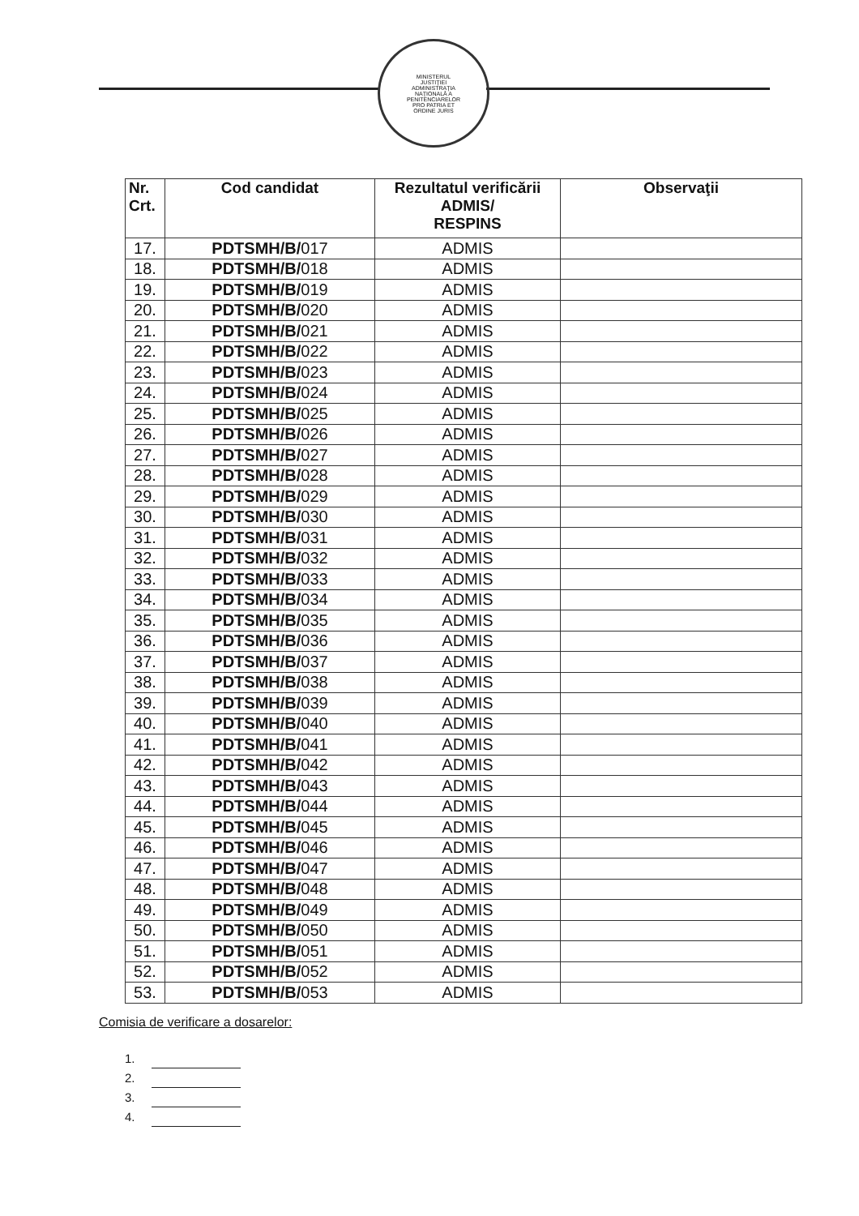MINISTERUL JUSTIŢIEI ADMINISTRAŢIA NAŢIONALĂ A PENITENCIARELOR PRO PATRIA ET ORDINE JURIS
| Nr. Crt. | Cod candidat | Rezultatul verificării ADMIS/ RESPINS | Observaţii |
| --- | --- | --- | --- |
| 17. | PDTSMH/B/ 017 | ADMIS | |
| 18. | PDTSMH/B/ 018 | ADMIS | |
| 19. | PDTSMH/B/ 019 | ADMIS | |
| 20. | PDTSMH/B/ 020 | ADMIS | |
| 21. | PDTSMH/B/ 021 | ADMIS | |
| 22. | PDTSMH/B/ 022 | ADMIS | |
| 23. | PDTSMH/B/ 023 | ADMIS | |
| 24. | PDTSMH/B/ 024 | ADMIS | |
| 25. | PDTSMH/B/ 025 | ADMIS | |
| 26. | PDTSMH/B/ 026 | ADMIS | |
| 27. | PDTSMH/B/ 027 | ADMIS | |
| 28. | PDTSMH/B/ 028 | ADMIS | |
| 29. | PDTSMH/B/ 029 | ADMIS | |
| 30. | PDTSMH/B/ 030 | ADMIS | |
| 31. | PDTSMH/B/ 031 | ADMIS | |
| 32. | PDTSMH/B/ 032 | ADMIS | |
| 33. | PDTSMH/B/ 033 | ADMIS | |
| 34. | PDTSMH/B/ 034 | ADMIS | |
| 35. | PDTSMH/B/ 035 | ADMIS | |
| 36. | PDTSMH/B/ 036 | ADMIS | |
| 37. | PDTSMH/B/ 037 | ADMIS | |
| 38. | PDTSMH/B/ 038 | ADMIS | |
| 39. | PDTSMH/B/ 039 | ADMIS | |
| 40. | PDTSMH/B/ 040 | ADMIS | |
| 41. | PDTSMH/B/ 041 | ADMIS | |
| 42. | PDTSMH/B/ 042 | ADMIS | |
| 43. | PDTSMH/B/ 043 | ADMIS | |
| 44. | PDTSMH/B/ 044 | ADMIS | |
| 45. | PDTSMH/B/ 045 | ADMIS | |
| 46. | PDTSMH/B/ 046 | ADMIS | |
| 47. | PDTSMH/B/ 047 | ADMIS | |
| 48. | PDTSMH/B/ 048 | ADMIS | |
| 49. | PDTSMH/B/ 049 | ADMIS | |
| 50. | PDTSMH/B/ 050 | ADMIS | |
| 51. | PDTSMH/B/ 051 | ADMIS | |
| 52. | PDTSMH/B/ 052 | ADMIS | |
| 53. | PDTSMH/B/ 053 | ADMIS | |
Comisia de verificare a dosarelor:
1.
2.
3.
4.